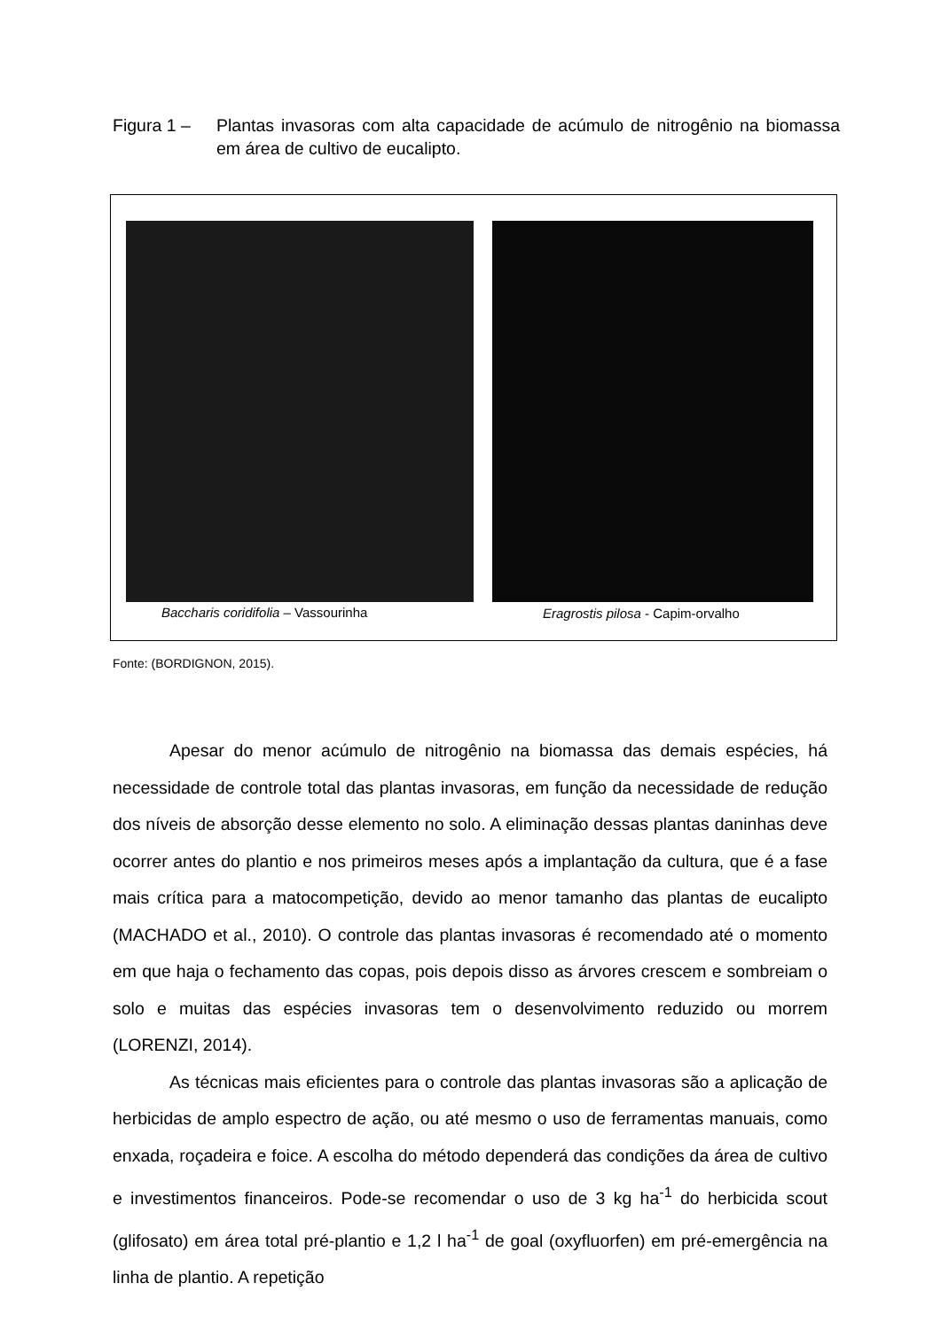Figura 1 – Plantas invasoras com alta capacidade de acúmulo de nitrogênio na biomassa em área de cultivo de eucalipto.
Baccharis coridifolia – Vassourinha
Eragrostis pilosa - Capim-orvalho
Fonte: (BORDIGNON, 2015).
Apesar do menor acúmulo de nitrogênio na biomassa das demais espécies, há necessidade de controle total das plantas invasoras, em função da necessidade de redução dos níveis de absorção desse elemento no solo. A eliminação dessas plantas daninhas deve ocorrer antes do plantio e nos primeiros meses após a implantação da cultura, que é a fase mais crítica para a matocompetição, devido ao menor tamanho das plantas de eucalipto (MACHADO et al., 2010). O controle das plantas invasoras é recomendado até o momento em que haja o fechamento das copas, pois depois disso as árvores crescem e sombreiam o solo e muitas das espécies invasoras tem o desenvolvimento reduzido ou morrem (LORENZI, 2014).
As técnicas mais eficientes para o controle das plantas invasoras são a aplicação de herbicidas de amplo espectro de ação, ou até mesmo o uso de ferramentas manuais, como enxada, roçadeira e foice. A escolha do método dependerá das condições da área de cultivo e investimentos financeiros. Pode-se recomendar o uso de 3 kg ha<sup>-1</sup> do herbicida scout (glifosato) em área total pré-plantio e 1,2 l ha<sup>-1</sup> de goal (oxyfluorfen) em pré-emergência na linha de plantio. A repetição